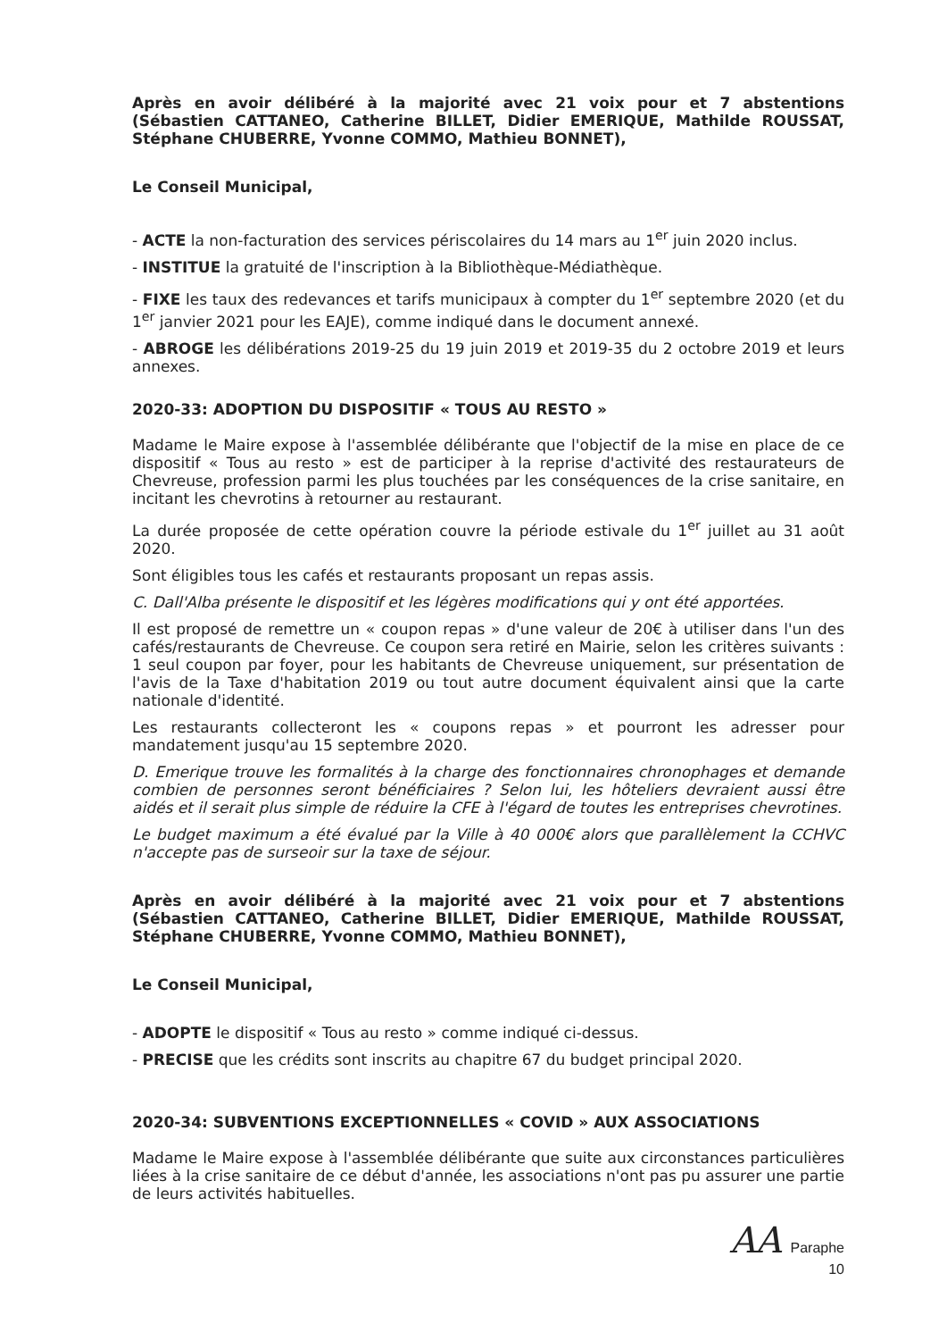Après en avoir délibéré à la majorité avec 21 voix pour et 7 abstentions (Sébastien CATTANEO, Catherine BILLET, Didier EMERIQUE, Mathilde ROUSSAT, Stéphane CHUBERRE, Yvonne COMMO, Mathieu BONNET),
Le Conseil Municipal,
- ACTE la non-facturation des services périscolaires du 14 mars au 1<sup>er</sup> juin 2020 inclus.
- INSTITUE la gratuité de l'inscription à la Bibliothèque-Médiathèque.
- FIXE les taux des redevances et tarifs municipaux à compter du 1<sup>er</sup> septembre 2020 (et du 1<sup>er</sup> janvier 2021 pour les EAJE), comme indiqué dans le document annexé.
- ABROGE les délibérations 2019-25 du 19 juin 2019 et 2019-35 du 2 octobre 2019 et leurs annexes.
2020-33: ADOPTION DU DISPOSITIF « TOUS AU RESTO »
Madame le Maire expose à l'assemblée délibérante que l'objectif de la mise en place de ce dispositif « Tous au resto » est de participer à la reprise d'activité des restaurateurs de Chevreuse, profession parmi les plus touchées par les conséquences de la crise sanitaire, en incitant les chevrotins à retourner au restaurant.
La durée proposée de cette opération couvre la période estivale du 1<sup>er</sup> juillet au 31 août 2020.
Sont éligibles tous les cafés et restaurants proposant un repas assis.
C. Dall'Alba présente le dispositif et les légères modifications qui y ont été apportées.
Il est proposé de remettre un « coupon repas » d'une valeur de 20€ à utiliser dans l'un des cafés/restaurants de Chevreuse. Ce coupon sera retiré en Mairie, selon les critères suivants : 1 seul coupon par foyer, pour les habitants de Chevreuse uniquement, sur présentation de l'avis de la Taxe d'habitation 2019 ou tout autre document équivalent ainsi que la carte nationale d'identité.
Les restaurants collecteront les « coupons repas » et pourront les adresser pour mandatement jusqu'au 15 septembre 2020.
D. Emerique trouve les formalités à la charge des fonctionnaires chronophages et demande combien de personnes seront bénéficiaires ? Selon lui, les hôteliers devraient aussi être aidés et il serait plus simple de réduire la CFE à l'égard de toutes les entreprises chevrotines.
Le budget maximum a été évalué par la Ville à 40 000€ alors que parallèlement la CCHVC n'accepte pas de surseoir sur la taxe de séjour.
Après en avoir délibéré à la majorité avec 21 voix pour et 7 abstentions (Sébastien CATTANEO, Catherine BILLET, Didier EMERIQUE, Mathilde ROUSSAT, Stéphane CHUBERRE, Yvonne COMMO, Mathieu BONNET),
Le Conseil Municipal,
- ADOPTE le dispositif « Tous au resto » comme indiqué ci-dessus.
- PRECISE que les crédits sont inscrits au chapitre 67 du budget principal 2020.
2020-34: SUBVENTIONS EXCEPTIONNELLES « COVID » AUX ASSOCIATIONS
Madame le Maire expose à l'assemblée délibérante que suite aux circonstances particulières liées à la crise sanitaire de ce début d'année, les associations n'ont pas pu assurer une partie de leurs activités habituelles.
AA Paraphe
10